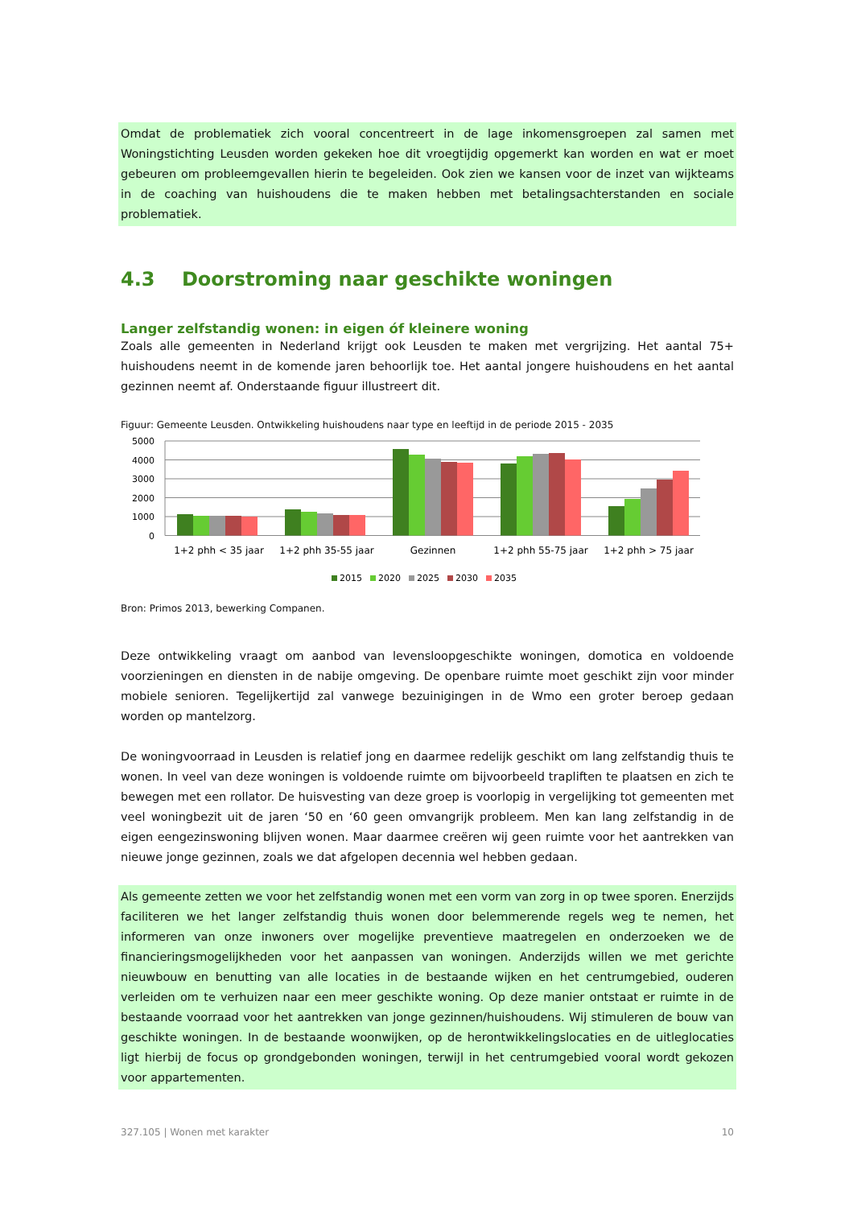Omdat de problematiek zich vooral concentreert in de lage inkomensgroepen zal samen met Woningstichting Leusden worden gekeken hoe dit vroegtijdig opgemerkt kan worden en wat er moet gebeuren om probleemgevallen hierin te begeleiden. Ook zien we kansen voor de inzet van wijkteams in de coaching van huishoudens die te maken hebben met betalingsachterstanden en sociale problematiek.
4.3 Doorstroming naar geschikte woningen
Langer zelfstandig wonen: in eigen óf kleinere woning
Zoals alle gemeenten in Nederland krijgt ook Leusden te maken met vergrijzing. Het aantal 75+ huishoudens neemt in de komende jaren behoorlijk toe. Het aantal jongere huishoudens en het aantal gezinnen neemt af. Onderstaande figuur illustreert dit.
Figuur: Gemeente Leusden. Ontwikkeling huishoudens naar type en leeftijd in de periode 2015 - 2035
5000
4000
3000
2000
1000
0
1+2 phh < 35 jaar
1+2 phh 35-55 jaar
Gezinnen
1+2 phh 55-75 jaar
1+2 phh > 75 jaar
2015
2020
2025
2030
2035
Bron: Primos 2013, bewerking Companen.
Deze ontwikkeling vraagt om aanbod van levensloopgeschikte woningen, domotica en voldoende voorzieningen en diensten in de nabije omgeving. De openbare ruimte moet geschikt zijn voor minder mobiele senioren. Tegelijkertijd zal vanwege bezuinigingen in de Wmo een groter beroep gedaan worden op mantelzorg.
De woningvoorraad in Leusden is relatief jong en daarmee redelijk geschikt om lang zelfstandig thuis te wonen. In veel van deze woningen is voldoende ruimte om bijvoorbeeld trapliften te plaatsen en zich te bewegen met een rollator. De huisvesting van deze groep is voorlopig in vergelijking tot gemeenten met veel woningbezit uit de jaren ‘50 en ‘60 geen omvangrijk probleem. Men kan lang zelfstandig in de eigen eengezinswoning blijven wonen. Maar daarmee creëren wij geen ruimte voor het aantrekken van nieuwe jonge gezinnen, zoals we dat afgelopen decennia wel hebben gedaan.
Als gemeente zetten we voor het zelfstandig wonen met een vorm van zorg in op twee sporen. Enerzijds faciliteren we het langer zelfstandig thuis wonen door belemmerende regels weg te nemen, het informeren van onze inwoners over mogelijke preventieve maatregelen en onderzoeken we de financieringsmogelijkheden voor het aanpassen van woningen. Anderzijds willen we met gerichte nieuwbouw en benutting van alle locaties in de bestaande wijken en het centrumgebied, ouderen verleiden om te verhuizen naar een meer geschikte woning. Op deze manier ontstaat er ruimte in de bestaande voorraad voor het aantrekken van jonge gezinnen/huishoudens. Wij stimuleren de bouw van geschikte woningen. In de bestaande woonwijken, op de herontwikkelingslocaties en de uitleglocaties ligt hierbij de focus op grondgebonden woningen, terwijl in het centrumgebied vooral wordt gekozen voor appartementen.
327.105 | Wonen met karakter 10